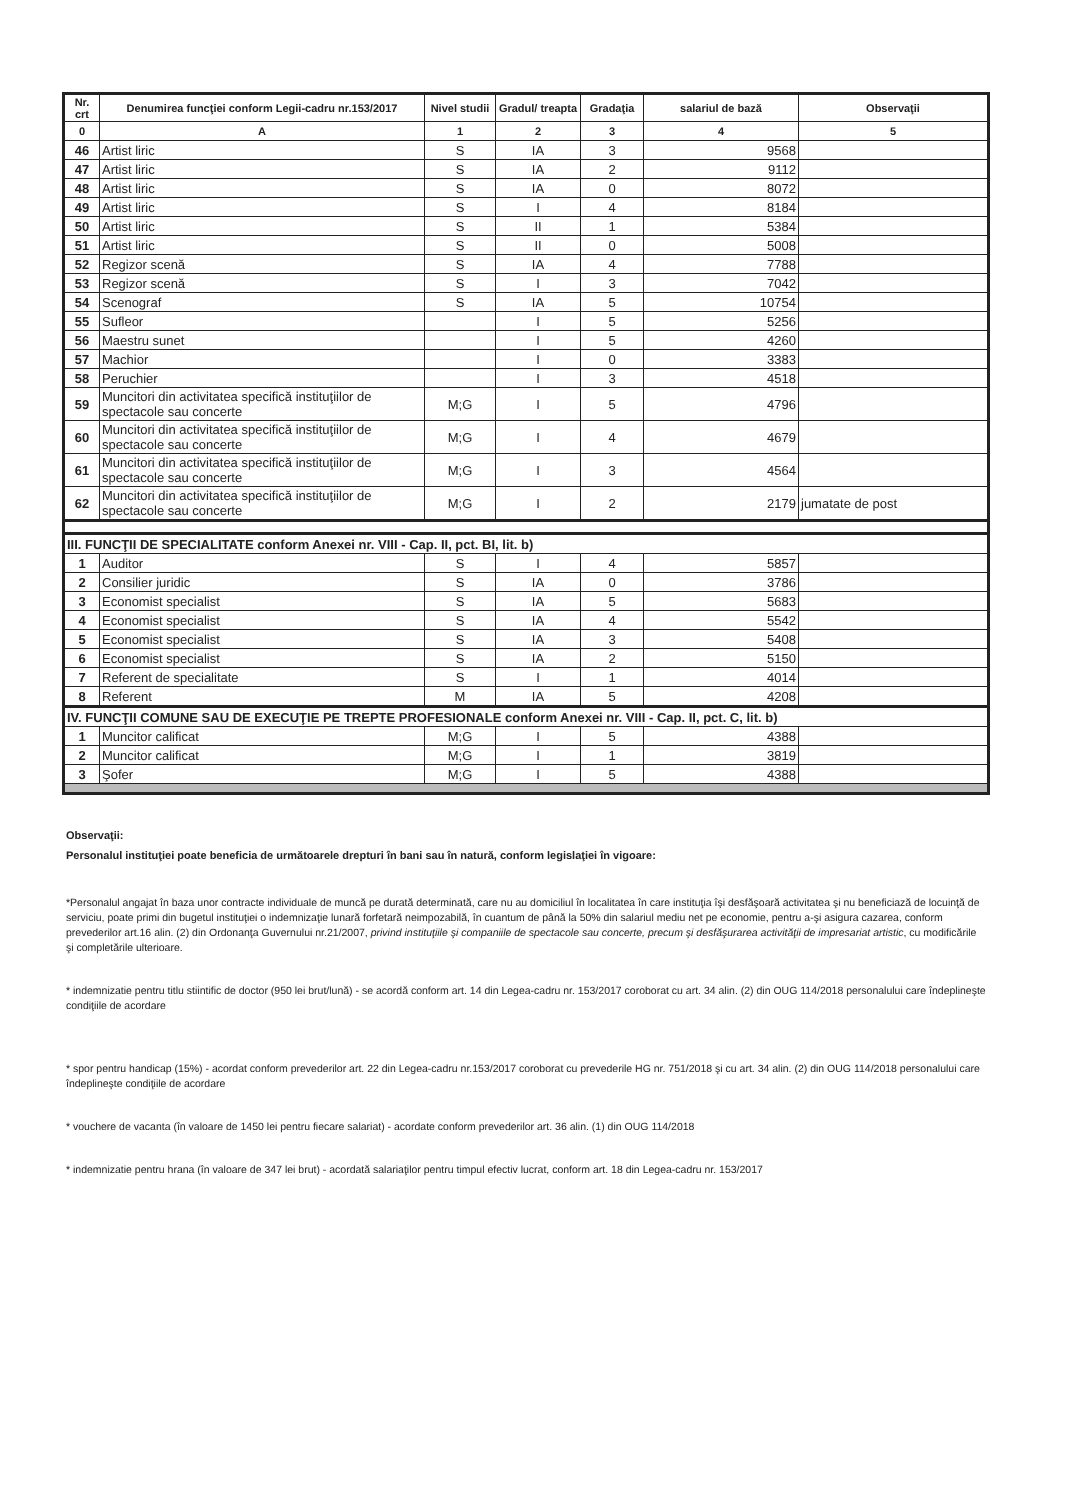| Nr. crt | Denumirea funcţiei conform Legii-cadru nr.153/2017 | Nivel studii | Gradul/ treapta | Gradaţia | salariul de bază | Observaţii |
| --- | --- | --- | --- | --- | --- | --- |
| 0 | A | 1 | 2 | 3 | 4 | 5 |
| 46 | Artist liric | S | IA | 3 | 9568 | |
| 47 | Artist liric | S | IA | 2 | 9112 | |
| 48 | Artist liric | S | IA | 0 | 8072 | |
| 49 | Artist liric | S | I | 4 | 8184 | |
| 50 | Artist liric | S | II | 1 | 5384 | |
| 51 | Artist liric | S | II | 0 | 5008 | |
| 52 | Regizor scenă | S | IA | 4 | 7788 | |
| 53 | Regizor scenă | S | I | 3 | 7042 | |
| 54 | Scenograf | S | IA | 5 | 10754 | |
| 55 | Sufleor | | I | 5 | 5256 | |
| 56 | Maestru sunet | | I | 5 | 4260 | |
| 57 | Machior | | I | 0 | 3383 | |
| 58 | Peruchier | | I | 3 | 4518 | |
| 59 | Muncitori din activitatea specifică instituţiilor de spectacole sau concerte | M;G | I | 5 | 4796 | |
| 60 | Muncitori din activitatea specifică instituţiilor de spectacole sau concerte | M;G | I | 4 | 4679 | |
| 61 | Muncitori din activitatea specifică instituţiilor de spectacole sau concerte | M;G | I | 3 | 4564 | |
| 62 | Muncitori din activitatea specifică instituţiilor de spectacole sau concerte | M;G | I | 2 | 2179 | jumatate de post |
| III. FUNCŢII DE SPECIALITATE conform Anexei nr. VIII - Cap. II, pct. BI, lit. b) | | | | | | |
| 1 | Auditor | S | I | 4 | 5857 | |
| 2 | Consilier juridic | S | IA | 0 | 3786 | |
| 3 | Economist specialist | S | IA | 5 | 5683 | |
| 4 | Economist specialist | S | IA | 4 | 5542 | |
| 5 | Economist specialist | S | IA | 3 | 5408 | |
| 6 | Economist specialist | S | IA | 2 | 5150 | |
| 7 | Referent de specialitate | S | I | 1 | 4014 | |
| 8 | Referent | M | IA | 5 | 4208 | |
| IV. FUNCŢII COMUNE SAU DE EXECUŢIE PE TREPTE PROFESIONALE conform Anexei nr. VIII - Cap. II, pct. C, lit. b) | | | | | | |
| 1 | Muncitor calificat | M;G | I | 5 | 4388 | |
| 2 | Muncitor calificat | M;G | I | 1 | 3819 | |
| 3 | Şofer | M;G | I | 5 | 4388 | |
Observaţii:
Personalul instituţiei poate beneficia de următoarele drepturi în bani sau în natură, conform legislaţiei în vigoare:
*Personalul angajat în baza unor contracte individuale de muncă pe durată determinată, care nu au domiciliul în localitatea în care instituţia îşi desfăşoară activitatea şi nu beneficiază de locuinţă de serviciu, poate primi din bugetul instituţiei o indemnizaţie lunară forfetară neimpozabilă, în cuantum de până la 50% din salariul mediu net pe economie, pentru a-şi asigura cazarea, conform prevederilor art.16 alin. (2) din Ordonanţa Guvernului nr.21/2007, privind instituţiile şi companiile de spectacole sau concerte, precum şi desfăşurarea activităţii de impresariat artistic, cu modificările şi completările ulterioare.
* indemnizatie pentru titlu stiintific de doctor (950 lei brut/lună) - se acordă conform art. 14 din Legea-cadru nr. 153/2017 coroborat cu art. 34 alin. (2) din OUG 114/2018 personalului care îndeplineşte condiţiile de acordare
* spor pentru handicap (15%) - acordat conform prevederilor art. 22 din Legea-cadru nr.153/2017 coroborat cu prevederile HG nr. 751/2018 şi cu art. 34 alin. (2) din OUG 114/2018 personalului care îndeplineşte condiţiile de acordare
* vouchere de vacanta (în valoare de 1450 lei pentru fiecare salariat) - acordate conform prevederilor art. 36 alin. (1) din OUG 114/2018
* indemnizatie pentru hrana (în valoare de 347 lei brut) - acordată salariaţilor pentru timpul efectiv lucrat, conform art. 18 din Legea-cadru nr. 153/2017